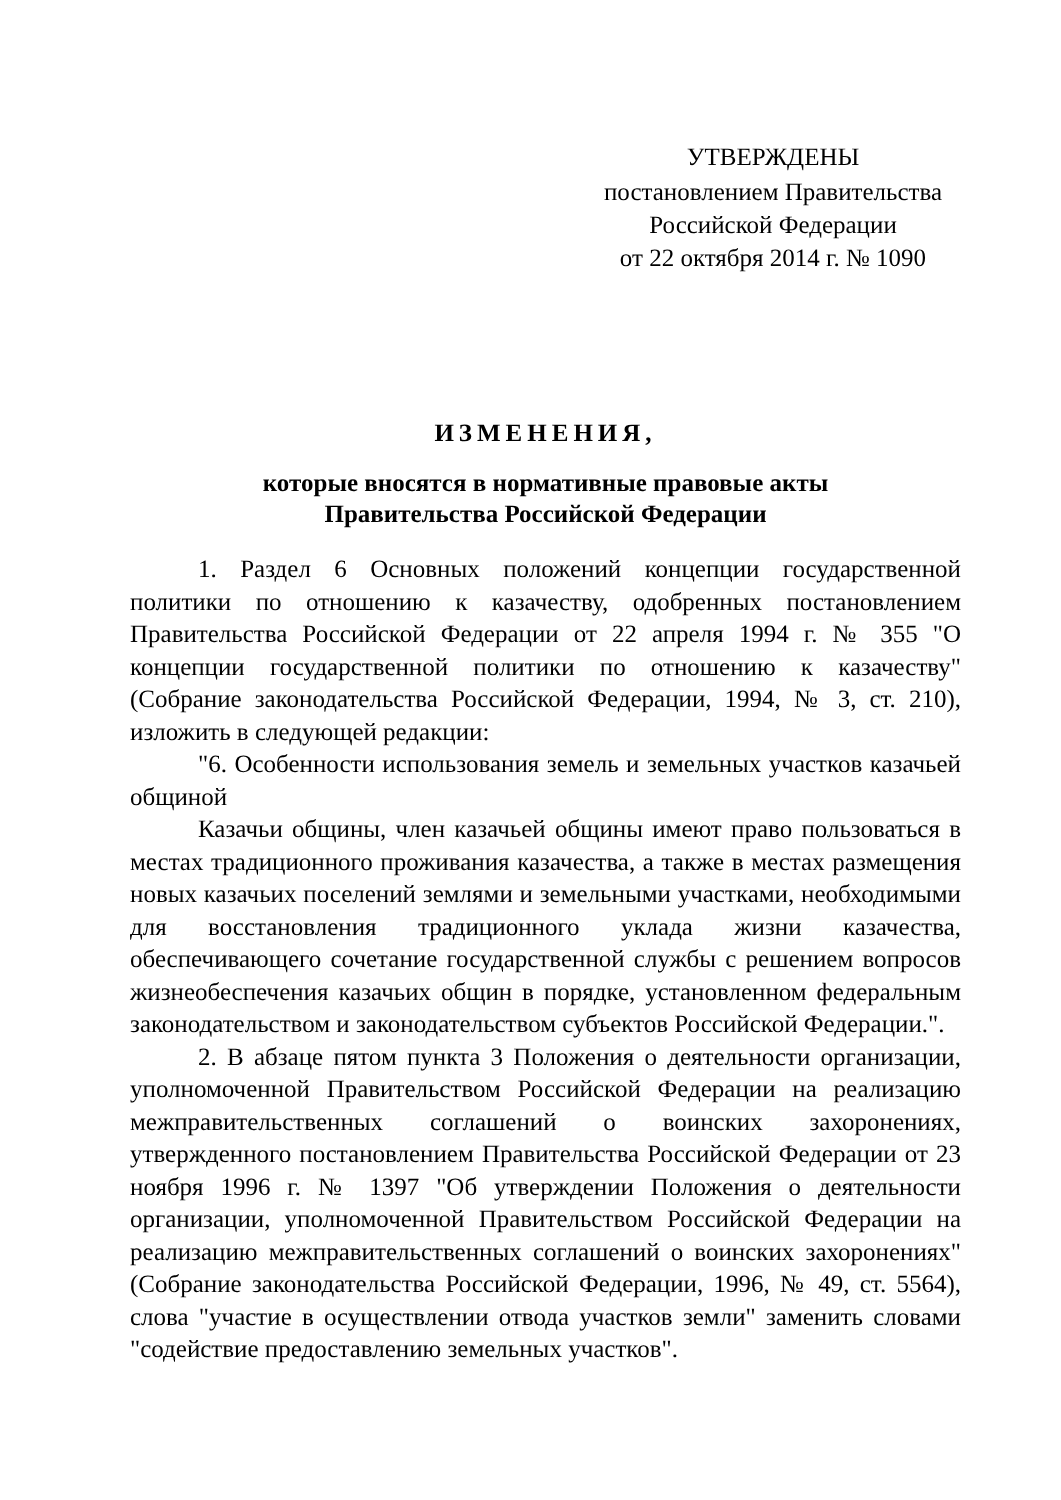УТВЕРЖДЕНЫ
постановлением Правительства
Российской Федерации
от 22 октября 2014 г. № 1090
ИЗМЕНЕНИЯ,
которые вносятся в нормативные правовые акты
Правительства Российской Федерации
1. Раздел 6 Основных положений концепции государственной политики по отношению к казачеству, одобренных постановлением Правительства Российской Федерации от 22 апреля 1994 г. № 355 "О концепции государственной политики по отношению к казачеству" (Собрание законодательства Российской Федерации, 1994, № 3, ст. 210), изложить в следующей редакции:
"6. Особенности использования земель и земельных участков казачьей общиной
Казачьи общины, член казачьей общины имеют право пользоваться в местах традиционного проживания казачества, а также в местах размещения новых казачьих поселений землями и земельными участками, необходимыми для восстановления традиционного уклада жизни казачества, обеспечивающего сочетание государственной службы с решением вопросов жизнеобеспечения казачьих общин в порядке, установленном федеральным законодательством и законодательством субъектов Российской Федерации.".
2. В абзаце пятом пункта 3 Положения о деятельности организации, уполномоченной Правительством Российской Федерации на реализацию межправительственных соглашений о воинских захоронениях, утвержденного постановлением Правительства Российской Федерации от 23 ноября 1996 г. № 1397 "Об утверждении Положения о деятельности организации, уполномоченной Правительством Российской Федерации на реализацию межправительственных соглашений о воинских захоронениях" (Собрание законодательства Российской Федерации, 1996, № 49, ст. 5564), слова "участие в осуществлении отвода участков земли" заменить словами "содействие предоставлению земельных участков".